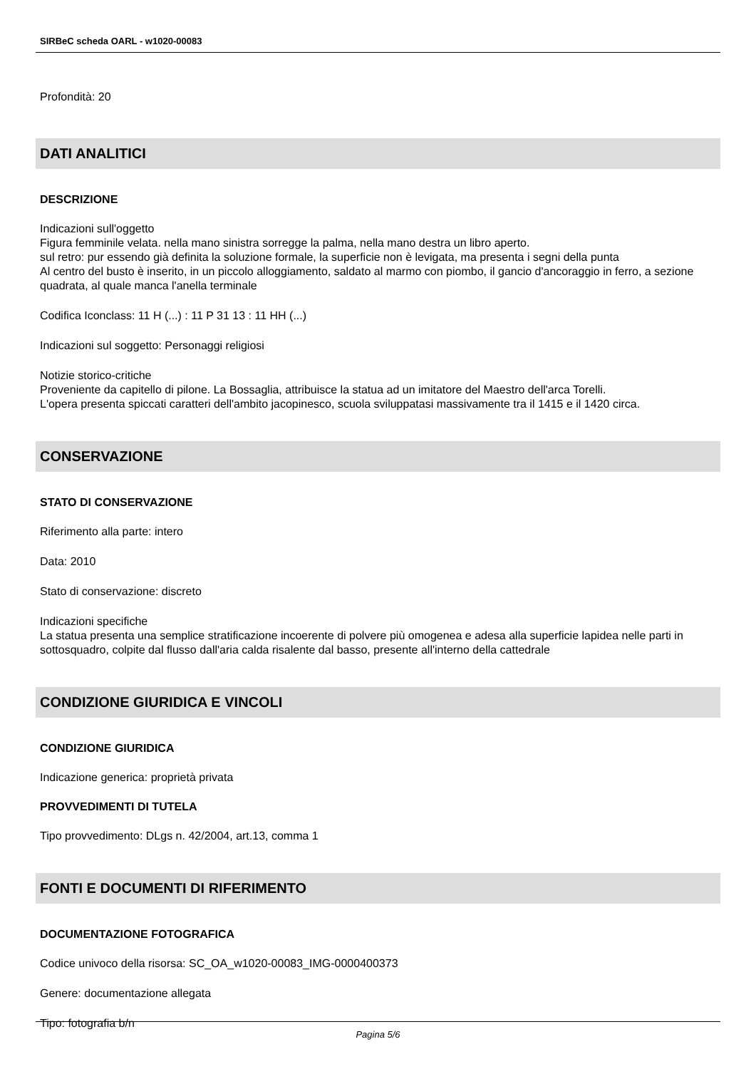SIRBeC scheda OARL - w1020-00083
Profondità: 20
DATI ANALITICI
DESCRIZIONE
Indicazioni sull'oggetto
Figura femminile velata. nella mano sinistra sorregge la palma, nella mano destra un libro aperto.
sul retro: pur essendo già definita la soluzione formale, la superficie non è levigata, ma presenta i segni della punta
Al centro del busto è inserito, in un piccolo alloggiamento, saldato al marmo con piombo, il gancio d'ancoraggio in ferro, a sezione quadrata, al quale manca l'anella terminale
Codifica Iconclass: 11 H (...) : 11 P 31 13 : 11 HH (...)
Indicazioni sul soggetto: Personaggi religiosi
Notizie storico-critiche
Proveniente da capitello di pilone. La Bossaglia, attribuisce la statua ad un imitatore del Maestro dell'arca Torelli.
L'opera presenta spiccati caratteri dell'ambito jacopinesco, scuola sviluppatasi massivamente tra il 1415 e il 1420 circa.
CONSERVAZIONE
STATO DI CONSERVAZIONE
Riferimento alla parte: intero
Data: 2010
Stato di conservazione: discreto
Indicazioni specifiche
La statua presenta una semplice stratificazione incoerente di polvere più omogenea e adesa alla superficie lapidea nelle parti in sottosquadro, colpite dal flusso dall'aria calda risalente dal basso, presente all'interno della cattedrale
CONDIZIONE GIURIDICA E VINCOLI
CONDIZIONE GIURIDICA
Indicazione generica: proprietà privata
PROVVEDIMENTI DI TUTELA
Tipo provvedimento: DLgs n. 42/2004, art.13, comma 1
FONTI E DOCUMENTI DI RIFERIMENTO
DOCUMENTAZIONE FOTOGRAFICA
Codice univoco della risorsa: SC_OA_w1020-00083_IMG-0000400373
Genere: documentazione allegata
Tipo: fotografia b/n
Pagina 5/6